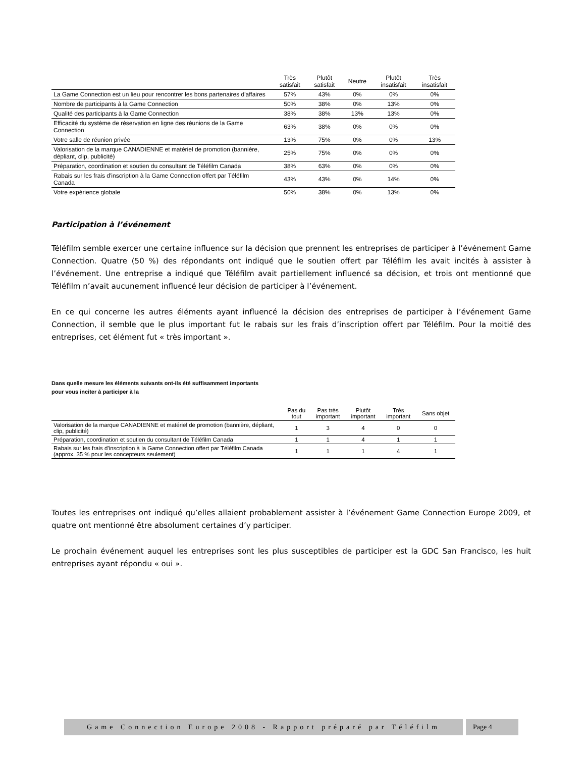| | Très satisfait | Plutôt satisfait | Neutre | Plutôt insatisfait | Très insatisfait |
| --- | --- | --- | --- | --- | --- |
| La Game Connection est un lieu pour rencontrer les bons partenaires d'affaires | 57% | 43% | 0% | 0% | 0% |
| Nombre de participants à la Game Connection | 50% | 38% | 0% | 13% | 0% |
| Qualité des participants à la Game Connection | 38% | 38% | 13% | 13% | 0% |
| Efficacité du système de réservation en ligne des réunions de la Game Connection | 63% | 38% | 0% | 0% | 0% |
| Votre salle de réunion privée | 13% | 75% | 0% | 0% | 13% |
| Valorisation de la marque CANADIENNE et matériel de promotion (bannière, dépliant, clip, publicité) | 25% | 75% | 0% | 0% | 0% |
| Préparation, coordination et soutien du consultant de Téléfilm Canada | 38% | 63% | 0% | 0% | 0% |
| Rabais sur les frais d'inscription à la Game Connection offert par Téléfilm Canada | 43% | 43% | 0% | 14% | 0% |
| Votre expérience globale | 50% | 38% | 0% | 13% | 0% |
Participation à l’événement
Téléfilm semble exercer une certaine influence sur la décision que prennent les entreprises de participer à l’événement Game Connection. Quatre (50 %) des répondants ont indiqué que le soutien offert par Téléfilm les avait incités à assister à l’événement. Une entreprise a indiqué que Téléfilm avait partiellement influencé sa décision, et trois ont mentionné que Téléfilm n’avait aucunement influencé leur décision de participer à l’événement.
En ce qui concerne les autres éléments ayant influencé la décision des entreprises de participer à l’événement Game Connection, il semble que le plus important fut le rabais sur les frais d’inscription offert par Téléfilm. Pour la moitié des entreprises, cet élément fut « très important ».
Dans quelle mesure les éléments suivants ont-ils été suffisamment importants pour vous inciter à participer à la
| | Pas du tout | Pas très important | Plutôt important | Très important | Sans objet |
| --- | --- | --- | --- | --- | --- |
| Valorisation de la marque CANADIENNE et matériel de promotion (bannière, dépliant, clip, publicité) | 1 | 3 | 4 | 0 | 0 |
| Préparation, coordination et soutien du consultant de Téléfilm Canada | 1 | 1 | 4 | 1 | 1 |
| Rabais sur les frais d'inscription à la Game Connection offert par Téléfilm Canada (approx. 35 % pour les concepteurs seulement) | 1 | 1 | 1 | 4 | 1 |
Toutes les entreprises ont indiqué qu’elles allaient probablement assister à l’événement Game Connection Europe 2009, et quatre ont mentionné être absolument certaines d’y participer.
Le prochain événement auquel les entreprises sont les plus susceptibles de participer est la GDC San Francisco, les huit entreprises ayant répondu « oui ».
Game Connection Europe 2008 - Rapport préparé par Téléfilm
Page 4